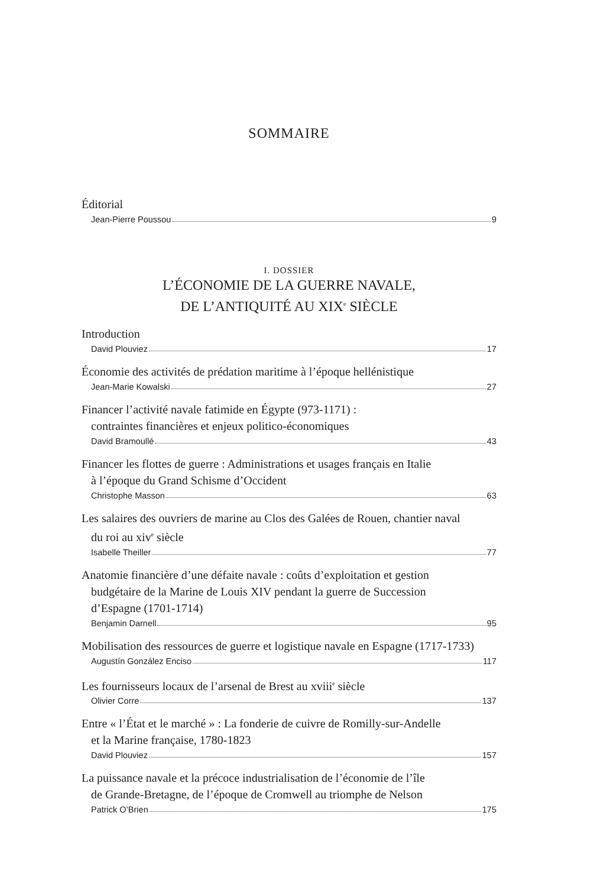SOMMAIRE
Éditorial
Jean-Pierre Poussou 9
I. DOSSIER
L’ÉCONOMIE DE LA GUERRE NAVALE,
DE L’ANTIQUITÉ AU XIX<sup>e</sup> SIÈCLE
Introduction
David Plouviez 17
Économie des activités de prédation maritime à l’époque hellénistique
Jean-Marie Kowalski 27
Financer l’activité navale fatimide en Égypte (973-1171) :
contraintes financières et enjeux politico-économiques
David Bramoullé 43
Financer les flottes de guerre : Administrations et usages français en Italie
à l’époque du Grand Schisme d’Occident
Christophe Masson 63
Les salaires des ouvriers de marine au Clos des Galées de Rouen, chantier naval
du roi au xiv<sup>e</sup> siècle
Isabelle Theiller 77
Anatomie financière d’une défaite navale : coûts d’exploitation et gestion
budgétaire de la Marine de Louis XIV pendant la guerre de Succession
d’Espagne (1701-1714)
Benjamin Darnell 95
Mobilisation des ressources de guerre et logistique navale en Espagne (1717-1733)
Augustín González Enciso 117
Les fournisseurs locaux de l’arsenal de Brest au xviii<sup>e</sup> siècle
Olivier Corre 137
Entre « l’État et le marché » : La fonderie de cuivre de Romilly-sur-Andelle
et la Marine française, 1780-1823
David Plouviez 157
La puissance navale et la précoce industrialisation de l’économie de l’île
de Grande-Bretagne, de l’époque de Cromwell au triomphe de Nelson
Patrick O’Brien 175